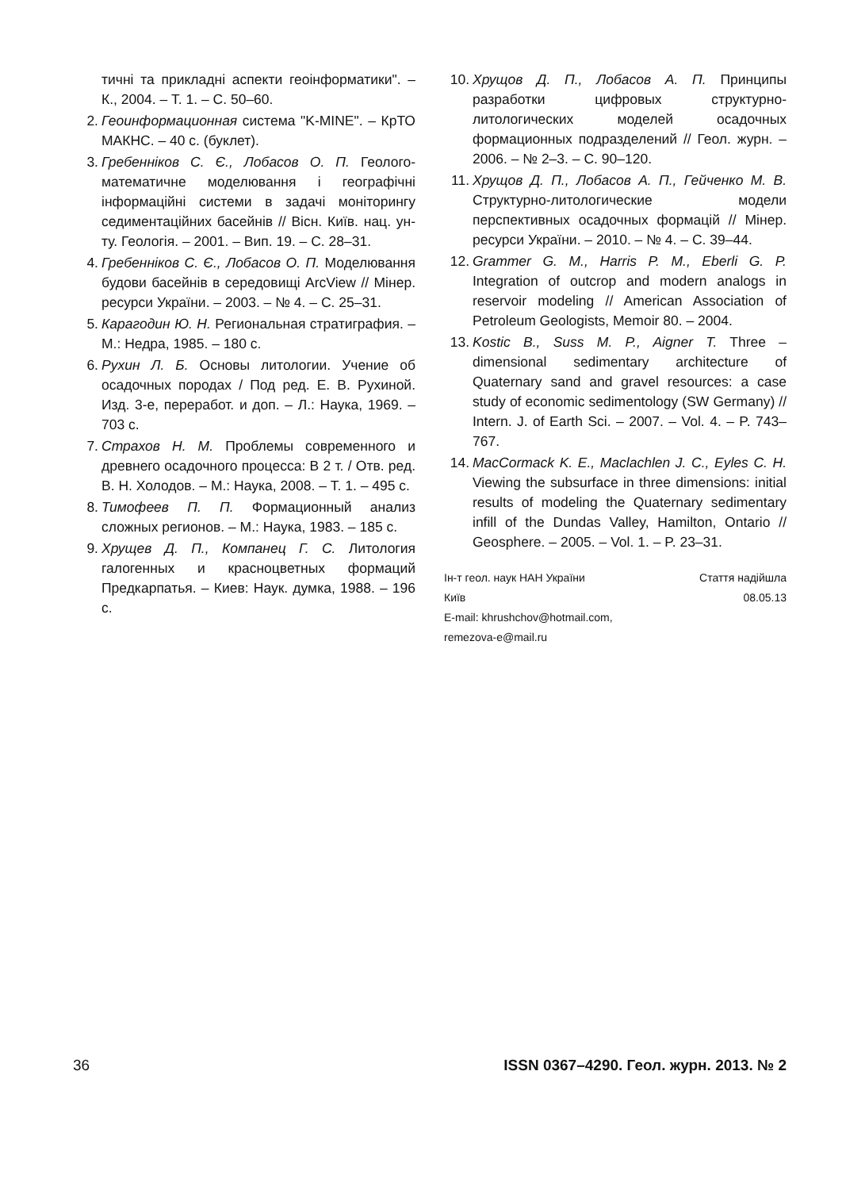тичні та прикладні аспекти геоінформатики". – К., 2004. – Т. 1. – С. 50–60.
2. Геоинформационная система "K-MINE". – КрТО МАКНС. – 40 с. (буклет).
3. Гребенніков С. Є., Лобасов О. П. Геолого-математичне моделювання і географічні інформаційні системи в задачі моніторингу седиментаційних басейнів // Вісн. Київ. нац. ун-ту. Геологія. – 2001. – Вип. 19. – С. 28–31.
4. Гребенніков С. Є., Лобасов О. П. Моделювання будови басейнів в середовищі ArcView // Мінер. ресурси України. – 2003. – № 4. – С. 25–31.
5. Карагодин Ю. Н. Региональная стратиграфия. – М.: Недра, 1985. – 180 с.
6. Рухин Л. Б. Основы литологии. Учение об осадочных породах / Под ред. Е. В. Рухиной. Изд. 3-е, переработ. и доп. – Л.: Наука, 1969. – 703 с.
7. Страхов Н. М. Проблемы современного и древнего осадочного процесса: В 2 т. / Отв. ред. В. Н. Холодов. – М.: Наука, 2008. – Т. 1. – 495 с.
8. Тимофеев П. П. Формационный анализ сложных регионов. – М.: Наука, 1983. – 185 с.
9. Хрущев Д. П., Компанец Г. С. Литология галогенных и красноцветных формаций Предкарпатья. – Киев: Наук. думка, 1988. – 196 с.
10. Хрущов Д. П., Лобасов А. П. Принципы разработки цифровых структурно-литологических моделей осадочных формационных подразделений // Геол. журн. – 2006. – № 2–3. – С. 90–120.
11. Хрущов Д. П., Лобасов А. П., Гейченко М. В. Структурно-литологические модели перспективных осадочных формацій // Мінер. ресурси України. – 2010. – № 4. – С. 39–44.
12. Grammer G. M., Harris P. M., Eberli G. P. Integration of outcrop and modern analogs in reservoir modeling // American Association of Petroleum Geologists, Memoir 80. – 2004.
13. Kostic B., Suss M. P., Aigner T. Three – dimensional sedimentary architecture of Quaternary sand and gravel resources: a case study of economic sedimentology (SW Germany) // Intern. J. of Earth Sci. – 2007. – Vol. 4. – P. 743–767.
14. MacCormack K. E., Maclachlen J. C., Eyles C. H. Viewing the subsurface in three dimensions: initial results of modeling the Quaternary sedimentary infill of the Dundas Valley, Hamilton, Ontario // Geosphere. – 2005. – Vol. 1. – P. 23–31.
Ін-т геол. наук НАН України
Київ
E-mail: khrushchov@hotmail.com,
remezova-e@mail.ru
Стаття надійшла
08.05.13
36 ISSN 0367–4290. Геол. журн. 2013. № 2